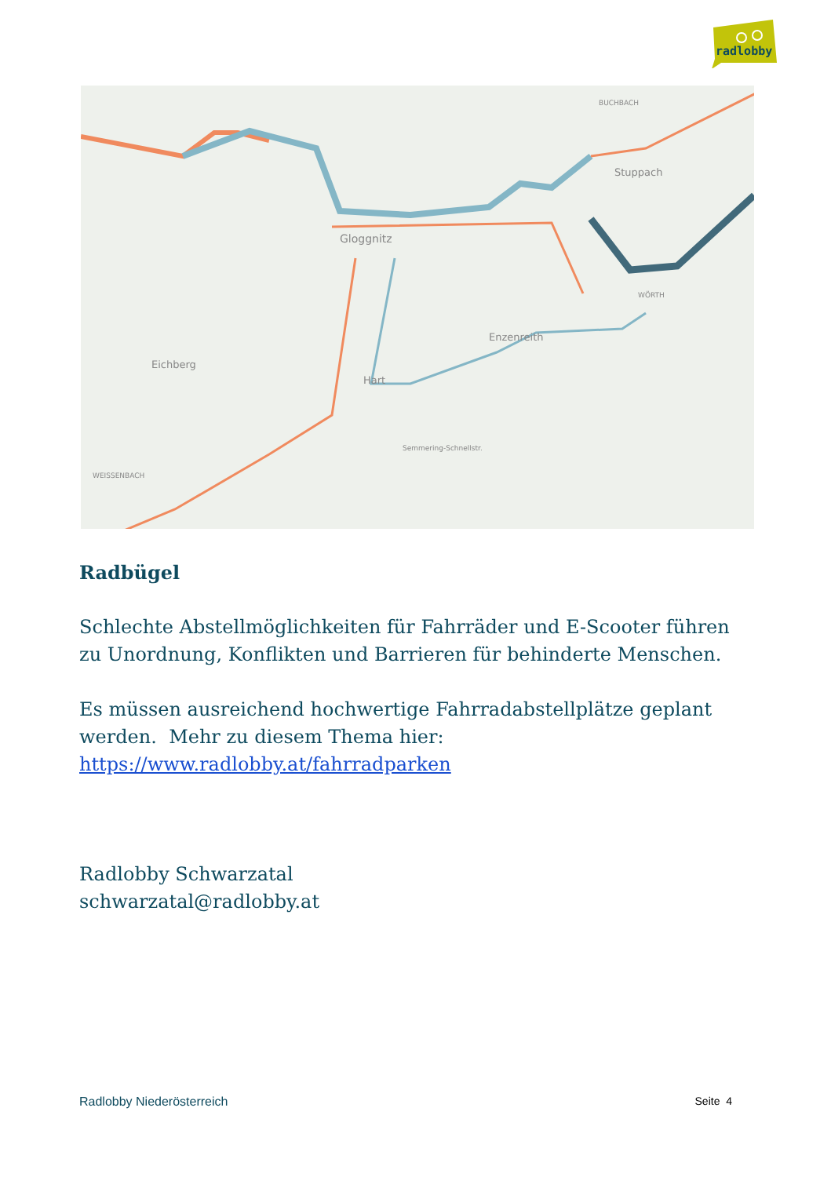radlobby
Eichberg
Gloggnitz
Stuppach
Enzenreith
Hart
BUCHBACH
WÖRTH
WEISSENBACH
Semmering-Schnellstr.
Radbügel
Schlechte Abstellmöglichkeiten für Fahrräder und E-Scooter führen zu Unordnung, Konflikten und Barrieren für behinderte Menschen.
Es müssen ausreichend hochwertige Fahrradabstellplätze geplant werden. Mehr zu diesem Thema hier:
https://www.radlobby.at/fahrradparken
Radlobby Schwarzatal
schwarzatal@radlobby.at
Radlobby Niederösterreich Seite 4